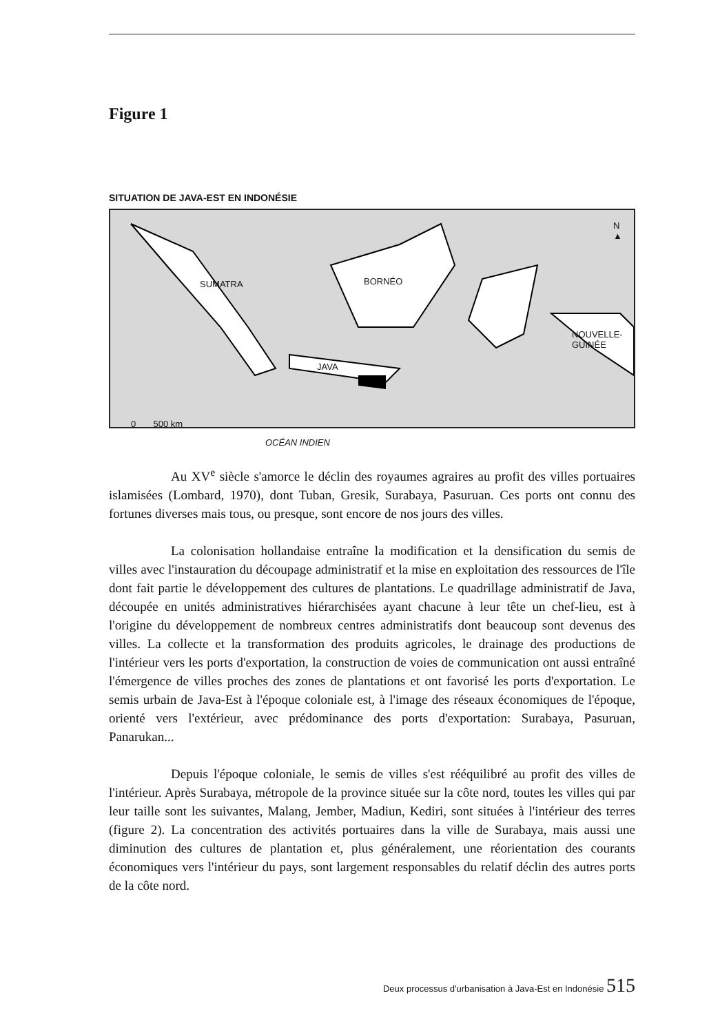Figure 1
SITUATION DE JAVA-EST EN INDONÉSIE
BORNÉO SUMATRA
JAVA
NOUVELLE-
GUINÉE
N
▲
0 500 km
OCÉAN INDIEN
Au XV<sup>e</sup> siècle s'amorce le déclin des royaumes agraires au profit des villes portuaires islamisées (Lombard, 1970), dont Tuban, Gresik, Surabaya, Pasuruan. Ces ports ont connu des fortunes diverses mais tous, ou presque, sont encore de nos jours des villes.
La colonisation hollandaise entraîne la modification et la densification du semis de villes avec l'instauration du découpage administratif et la mise en exploitation des ressources de l'île dont fait partie le développement des cultures de plantations. Le quadrillage administratif de Java, découpée en unités administratives hiérarchisées ayant chacune à leur tête un chef-lieu, est à l'origine du développement de nombreux centres administratifs dont beaucoup sont devenus des villes. La collecte et la transformation des produits agricoles, le drainage des productions de l'intérieur vers les ports d'exportation, la construction de voies de communication ont aussi entraîné l'émergence de villes proches des zones de plantations et ont favorisé les ports d'exportation. Le semis urbain de Java-Est à l'époque coloniale est, à l'image des réseaux économiques de l'époque, orienté vers l'extérieur, avec prédominance des ports d'exportation: Surabaya, Pasuruan, Panarukan...
Depuis l'époque coloniale, le semis de villes s'est rééquilibré au profit des villes de l'intérieur. Après Surabaya, métropole de la province située sur la côte nord, toutes les villes qui par leur taille sont les suivantes, Malang, Jember, Madiun, Kediri, sont situées à l'intérieur des terres (figure 2). La concentration des activités portuaires dans la ville de Surabaya, mais aussi une diminution des cultures de plantation et, plus généralement, une réorientation des courants économiques vers l'intérieur du pays, sont largement responsables du relatif déclin des autres ports de la côte nord.
Deux processus d'urbanisation à Java-Est en Indonésie 515